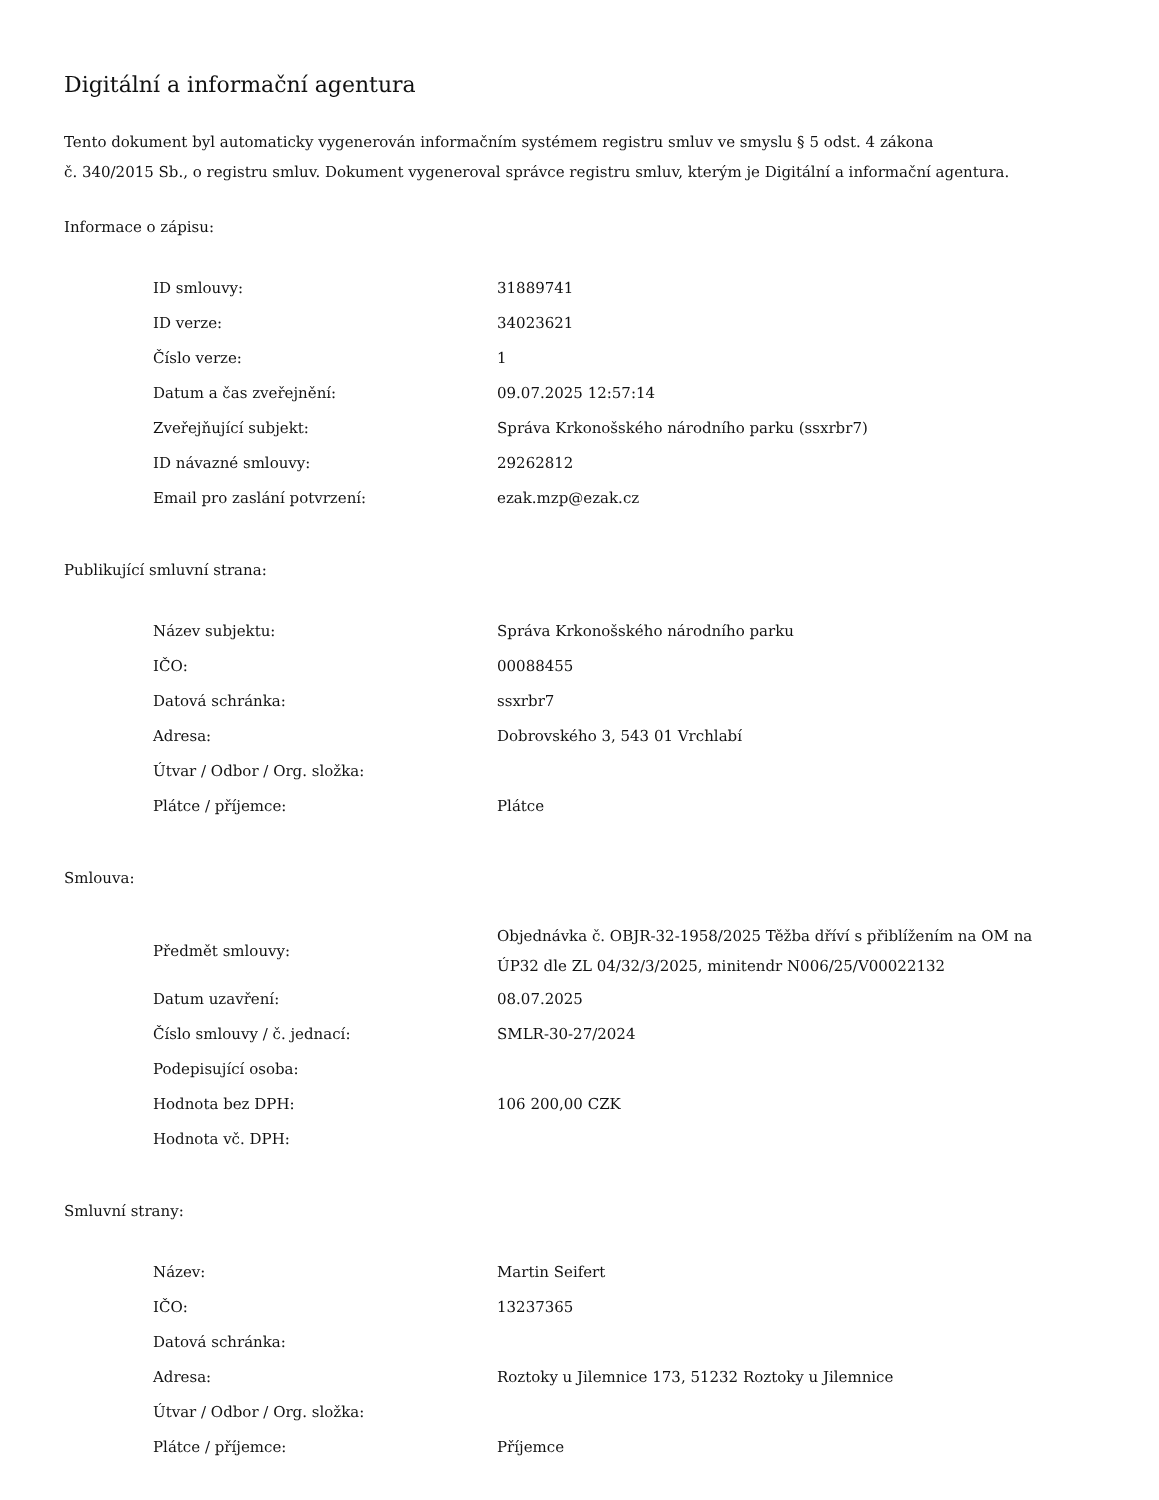Digitální a informační agentura
Tento dokument byl automaticky vygenerován informačním systémem registru smluv ve smyslu § 5 odst. 4 zákona
č. 340/2015 Sb., o registru smluv. Dokument vygeneroval správce registru smluv, kterým je Digitální a informační agentura.
Informace o zápisu:
| ID smlouvy: | 31889741 |
| ID verze: | 34023621 |
| Číslo verze: | 1 |
| Datum a čas zveřejnění: | 09.07.2025 12:57:14 |
| Zveřejňující subjekt: | Správa Krkonošského národního parku (ssxrbr7) |
| ID návazné smlouvy: | 29262812 |
| Email pro zaslání potvrzení: | ezak.mzp@ezak.cz |
Publikující smluvní strana:
| Název subjektu: | Správa Krkonošského národního parku |
| IČO: | 00088455 |
| Datová schránka: | ssxrbr7 |
| Adresa: | Dobrovského 3, 543 01 Vrchlabí |
| Útvar / Odbor / Org. složka: | |
| Plátce / příjemce: | Plátce |
Smlouva:
| Předmět smlouvy: | Objednávka č. OBJR-32-1958/2025 Těžba dříví s přiblížením na OM na ÚP32 dle ZL 04/32/3/2025, minitendr N006/25/V00022132 |
| Datum uzavření: | 08.07.2025 |
| Číslo smlouvy / č. jednací: | SMLR-30-27/2024 |
| Podepisující osoba: | |
| Hodnota bez DPH: | 106 200,00 CZK |
| Hodnota vč. DPH: | |
Smluvní strany:
| Název: | Martin Seifert |
| IČO: | 13237365 |
| Datová schránka: | |
| Adresa: | Roztoky u Jilemnice 173, 51232 Roztoky u Jilemnice |
| Útvar / Odbor / Org. složka: | |
| Plátce / příjemce: | Příjemce |